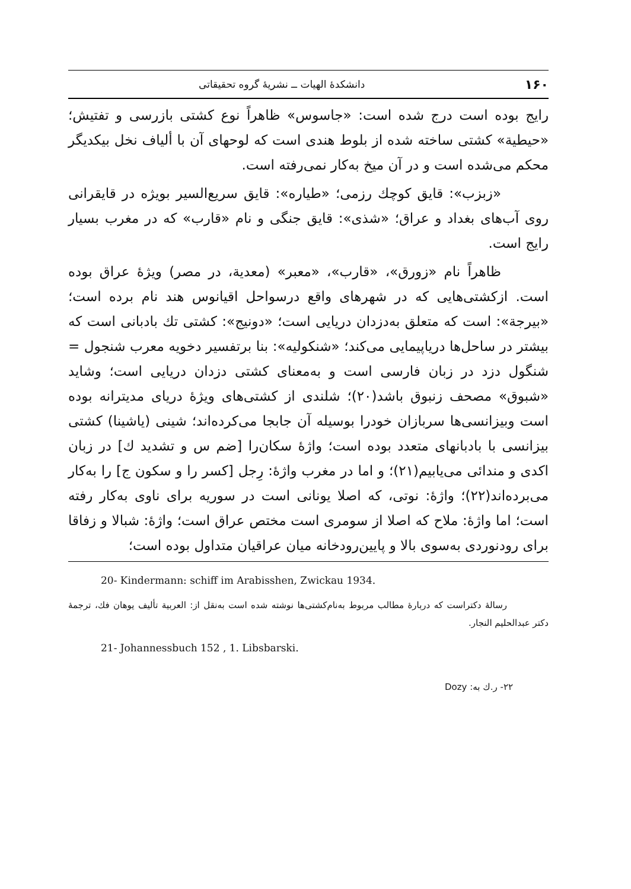۱۶۰ دانشکدهٔ الهیات ــ نشریهٔ گروه تحقیقاتی
رایج بوده است درج شده است: «جاسوس» ظاهراً نوع کشتی بازرسی و تفتیش؛ «حیطیة» کشتی ساخته شده از بلوط هندی است که لوحهای آن با ألیاف نخل بیکدیگر محکم می‌شده است و در آن میخ به‌کار نمی‌رفته است.
«زبزب»: قایق کوچك رزمی؛ «طیاره»: قایق سریع‌السیر بویژه در قایقرانی روی آب‌های بغداد و عراق؛ «شذی»: قایق جنگی و نام «قارب» که در مغرب بسیار رایج است.
ظاهراً نام «زورق»، «قارب»، «معبر» (معدیة، در مصر) ویژهٔ عراق بوده است. ازکشتی‌هایی که در شهرهای واقع درسواحل اقیانوس هند نام برده است؛ «بیرجة»: است که متعلق به‌دزدان دریایی است؛ «دونیج»: کشتی تك بادبانی است که بیشتر در ساحل‌ها دریاپیمایی می‌کند؛ «شنکولیه»: بنا برتفسیر دخویه معرب شنجول = شنگول دزد در زبان فارسی است و به‌معنای کشتی دزدان دریایی است؛ وشاید «شبوق» مصحف زنبوق باشد(۲۰)؛ شلندی از کشتی‌های ویژهٔ دریای مدیترانه بوده است وبیزانسی‌ها سربازان خودرا بوسیله آن جابجا می‌کرده‌اند؛ شینی (یاشینا) کشتی بیزانسی با بادبانهای متعدد بوده است؛ واژهٔ سکان‌را [ضم س و تشدید ك] در زبان اکدی و مندائی می‌یابیم(۲۱)؛ و اما در مغرب واژهٔ: رِجل [کسر را و سکون ج] را به‌کار می‌برده‌اند(۲۲)؛ واژهٔ: نوتی، که اصلا یونانی است در سوریه برای ناوی به‌کار رفته است؛ اما واژهٔ: ملاح که اصلا از سومری است مختص عراق است؛ واژهٔ: شبالا و زفاقا برای رودنوردی به‌سوی بالا و پایین‌رودخانه میان عراقیان متداول بوده است؛
20- Kindermann: schiff im Arabisshen, Zwickau 1934.
رسالهٔ دکتراست که دربارهٔ مطالب مربوط به‌نام‌کشتی‌ها نوشته شده است به‌نقل از: العربیة تألیف یوهان فك، ترجمهٔ دکتر عبدالحلیم النجار.
21- Johannessbuch 152 , 1. Libsbarski.
۲۲- ر.ك به: Dozy